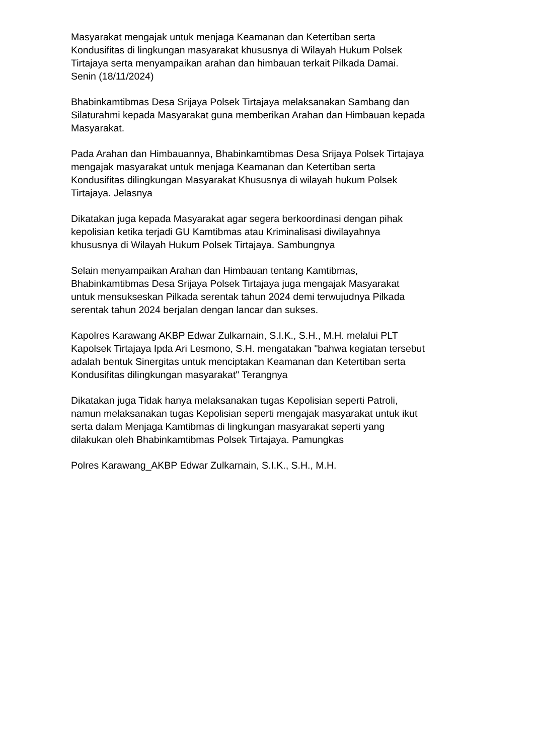Masyarakat mengajak untuk menjaga Keamanan dan Ketertiban serta
Kondusifitas di lingkungan masyarakat khususnya di Wilayah Hukum Polsek
Tirtajaya serta menyampaikan arahan dan himbauan terkait Pilkada Damai.
Senin (18/11/2024)
Bhabinkamtibmas Desa Srijaya Polsek Tirtajaya melaksanakan Sambang dan
Silaturahmi kepada Masyarakat guna memberikan Arahan dan Himbauan kepada
Masyarakat.
Pada Arahan dan Himbauannya, Bhabinkamtibmas Desa Srijaya Polsek Tirtajaya
mengajak masyarakat untuk menjaga Keamanan dan Ketertiban serta
Kondusifitas dilingkungan Masyarakat Khususnya di wilayah hukum Polsek
Tirtajaya. Jelasnya
Dikatakan juga kepada Masyarakat agar segera berkoordinasi dengan pihak
kepolisian ketika terjadi GU Kamtibmas atau Kriminalisasi diwilayahnya
khususnya di Wilayah Hukum Polsek Tirtajaya. Sambungnya
Selain menyampaikan Arahan dan Himbauan tentang Kamtibmas,
Bhabinkamtibmas Desa Srijaya Polsek Tirtajaya juga mengajak Masyarakat
untuk mensukseskan Pilkada serentak tahun 2024 demi terwujudnya Pilkada
serentak tahun 2024 berjalan dengan lancar dan sukses.
Kapolres Karawang AKBP Edwar Zulkarnain, S.I.K., S.H., M.H. melalui PLT
Kapolsek Tirtajaya Ipda Ari Lesmono, S.H. mengatakan "bahwa kegiatan tersebut
adalah bentuk Sinergitas untuk menciptakan Keamanan dan Ketertiban serta
Kondusifitas dilingkungan masyarakat" Terangnya
Dikatakan juga Tidak hanya melaksanakan tugas Kepolisian seperti Patroli,
namun melaksanakan tugas Kepolisian seperti mengajak masyarakat untuk ikut
serta dalam Menjaga Kamtibmas di lingkungan masyarakat seperti yang
dilakukan oleh Bhabinkamtibmas Polsek Tirtajaya. Pamungkas
Polres Karawang_AKBP Edwar Zulkarnain, S.I.K., S.H., M.H.